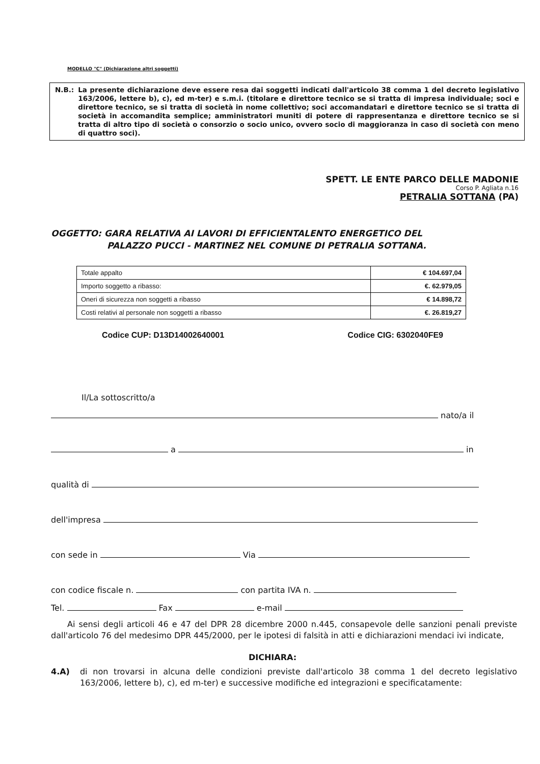MODELLO "C" (Dichiarazione altri soggetti)
N.B.: La presente dichiarazione deve essere resa dai soggetti indicati dall'articolo 38 comma 1 del decreto legislativo 163/2006, lettere b), c), ed m-ter) e s.m.i. (titolare e direttore tecnico se si tratta di impresa individuale; soci e direttore tecnico, se si tratta di società in nome collettivo; soci accomandatari e direttore tecnico se si tratta di società in accomandita semplice; amministratori muniti di potere di rappresentanza e direttore tecnico se si tratta di altro tipo di società o consorzio o socio unico, ovvero socio di maggioranza in caso di società con meno di quattro soci).
SPETT. LE ENTE PARCO DELLE MADONIE
Corso P. Agliata n.16
PETRALIA SOTTANA (PA)
OGGETTO: GARA RELATIVA AI LAVORI DI EFFICIENTALENTO ENERGETICO DEL
PALAZZO PUCCI - MARTINEZ NEL COMUNE DI PETRALIA SOTTANA.
| Totale appalto | € 104.697,04 |
| Importo soggetto a ribasso: | €. 62.979,05 |
| Oneri di sicurezza non soggetti a ribasso | € 14.898,72 |
| Costi relativi al personale non soggetti a ribasso | €. 26.819,27 |
Codice CUP: D13D14002640001 Codice CIG: 6302040FE9
Il/La sottoscritto/a
nato/a il
a in
qualità di
dell'impresa
con sede in Via
con codice fiscale n. con partita IVA n.
Tel. Fax e-mail
Ai sensi degli articoli 46 e 47 del DPR 28 dicembre 2000 n.445, consapevole delle sanzioni penali previste dall'articolo 76 del medesimo DPR 445/2000, per le ipotesi di falsità in atti e dichiarazioni mendaci ivi indicate,
DICHIARA:
4.A) di non trovarsi in alcuna delle condizioni previste dall'articolo 38 comma 1 del decreto legislativo 163/2006, lettere b), c), ed m-ter) e successive modifiche ed integrazioni e specificatamente: